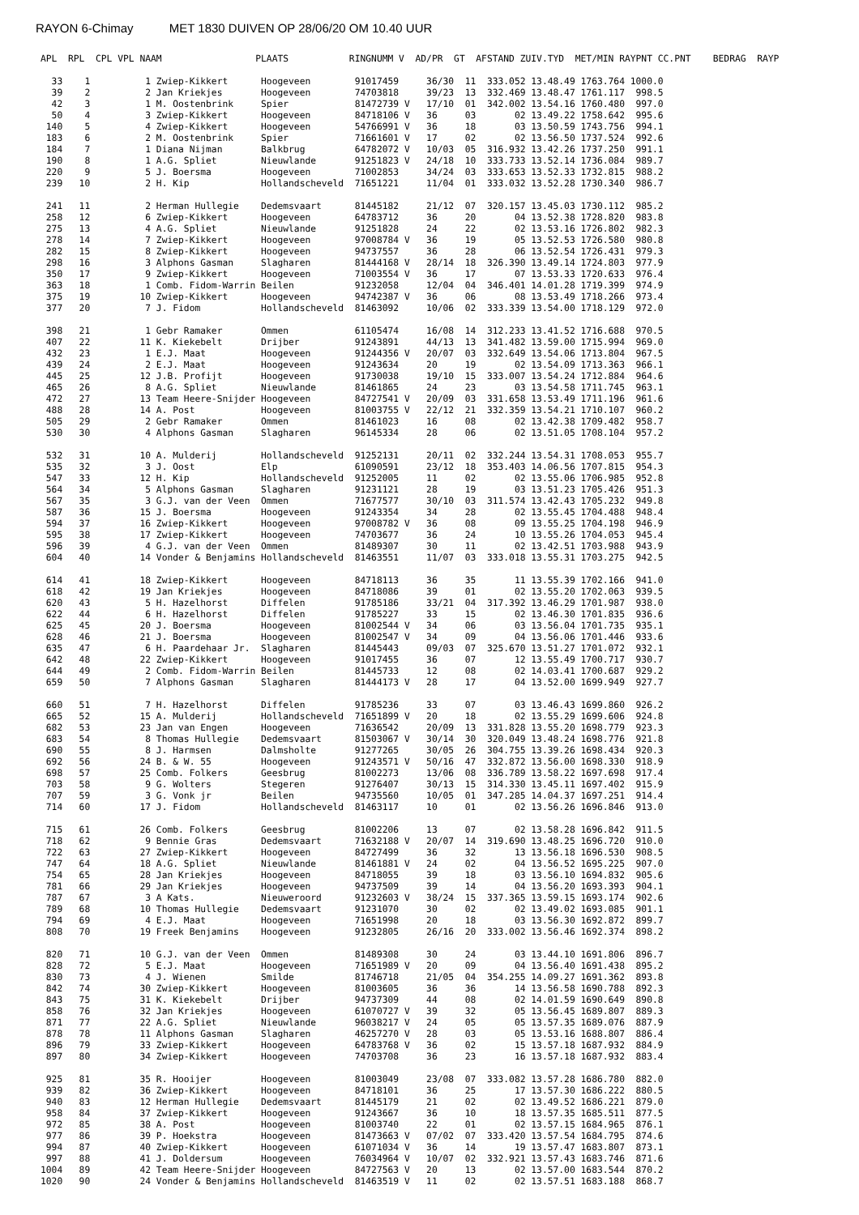RAYON 6-Chimay MET 1830 DUIVEN OP 28/06/20 OM 10.40 UUR
APL  RPL  CPL VPL NAAM                 PLAATS           RINGNUMM V  AD/PR  GT  AFSTAND ZUIV.TYD  MET/MIN RAYPNT CC.PNT    BEDRAG  RAYP

  33    1          1 Zwiep-Kikkert      Hoogeveen        91017459     36/30  11  333.052 13.48.49 1763.764 1000.0
  39    2          2 Jan Kriekjes       Hoogeveen        74703818     39/23  13  332.469 13.48.47 1761.117  998.5
  42    3          1 M. Oostenbrink     Spier            81472739 V   17/10  01  342.002 13.54.16 1760.480  997.0
  50    4          3 Zwiep-Kikkert      Hoogeveen        84718106 V   36     03       02 13.49.22 1758.642  995.6
 140    5          4 Zwiep-Kikkert      Hoogeveen        54766991 V   36     18       03 13.50.59 1743.756  994.1
 183    6          2 M. Oostenbrink     Spier            71661601 V   17     02       02 13.56.50 1737.524  992.6
 184    7          1 Diana Nijman       Balkbrug         64782072 V   10/03  05  316.932 13.42.26 1737.250  991.1
 190    8          1 A.G. Spliet        Nieuwlande       91251823 V   24/18  10  333.733 13.52.14 1736.084  989.7
 220    9          5 J. Boersma         Hoogeveen        71002853     34/24  03  333.653 13.52.33 1732.815  988.2
 239   10          2 H. Kip             Hollandscheveld  71651221     11/04  01  333.032 13.52.28 1730.340  986.7

 241   11          2 Herman Hullegie    Dedemsvaart      81445182     21/12  07  320.157 13.45.03 1730.112  985.2
 258   12          6 Zwiep-Kikkert      Hoogeveen        64783712     36     20       04 13.52.38 1728.820  983.8
 275   13          4 A.G. Spliet        Nieuwlande       91251828     24     22       02 13.53.16 1726.802  982.3
 278   14          7 Zwiep-Kikkert      Hoogeveen        97008784 V   36     19       05 13.52.53 1726.580  980.8
 282   15          8 Zwiep-Kikkert      Hoogeveen        94737557     36     28       06 13.52.54 1726.431  979.3
 298   16          3 Alphons Gasman     Slagharen        81444168 V   28/14  18  326.390 13.49.14 1724.803  977.9
 350   17          9 Zwiep-Kikkert      Hoogeveen        71003554 V   36     17       07 13.53.33 1720.633  976.4
 363   18          1 Comb. Fidom-Warrin Beilen           91232058     12/04  04  346.401 14.01.28 1719.399  974.9
 375   19         10 Zwiep-Kikkert      Hoogeveen        94742387 V   36     06       08 13.53.49 1718.266  973.4
 377   20          7 J. Fidom           Hollandscheveld  81463092     10/06  02  333.339 13.54.00 1718.129  972.0

 398   21          1 Gebr Ramaker       Ommen            61105474     16/08  14  312.233 13.41.52 1716.688  970.5
 407   22         11 K. Kiekebelt       Drijber          91243891     44/13  13  341.482 13.59.00 1715.994  969.0
 432   23          1 E.J. Maat          Hoogeveen        91244356 V   20/07  03  332.649 13.54.06 1713.804  967.5
 439   24          2 E.J. Maat          Hoogeveen        91243634     20     19       02 13.54.09 1713.363  966.1
 445   25         12 J.B. Profijt       Hoogeveen        91730038     19/10  15  333.007 13.54.24 1712.884  964.6
 465   26          8 A.G. Spliet        Nieuwlande       81461865     24     23       03 13.54.58 1711.745  963.1
 472   27         13 Team Heere-Snijder Hoogeveen        84727541 V   20/09  03  331.658 13.53.49 1711.196  961.6
 488   28         14 A. Post            Hoogeveen        81003755 V   22/12  21  332.359 13.54.21 1710.107  960.2
 505   29          2 Gebr Ramaker       Ommen            81461023     16     08       02 13.42.38 1709.482  958.7
 530   30          4 Alphons Gasman     Slagharen        96145334     28     06       02 13.51.05 1708.104  957.2

 532   31         10 A. Mulderij        Hollandscheveld  91252131     20/11  02  332.244 13.54.31 1708.053  955.7
 535   32          3 J. Oost            Elp              61090591     23/12  18  353.403 14.06.56 1707.815  954.3
 547   33         12 H. Kip             Hollandscheveld  91252005     11     02       02 13.55.06 1706.985  952.8
 564   34          5 Alphons Gasman     Slagharen        91231121     28     19       03 13.51.23 1705.426  951.3
 567   35          3 G.J. van der Veen  Ommen            71677577     30/10  03  311.574 13.42.43 1705.232  949.8
 587   36         15 J. Boersma         Hoogeveen        91243354     34     28       02 13.55.45 1704.488  948.4
 594   37         16 Zwiep-Kikkert      Hoogeveen        97008782 V   36     08       09 13.55.25 1704.198  946.9
 595   38         17 Zwiep-Kikkert      Hoogeveen        74703677     36     24       10 13.55.26 1704.053  945.4
 596   39          4 G.J. van der Veen  Ommen            81489307     30     11       02 13.42.51 1703.988  943.9
 604   40         14 Vonder & Benjamins Hollandscheveld  81463551     11/07  03  333.018 13.55.31 1703.275  942.5

 614   41         18 Zwiep-Kikkert      Hoogeveen        84718113     36     35       11 13.55.39 1702.166  941.0
 618   42         19 Jan Kriekjes       Hoogeveen        84718086     39     01       02 13.55.20 1702.063  939.5
 620   43          5 H. Hazelhorst      Diffelen         91785186     33/21  04  317.392 13.46.29 1701.987  938.0
 622   44          6 H. Hazelhorst      Diffelen         91785227     33     15       02 13.46.30 1701.835  936.6
 625   45         20 J. Boersma         Hoogeveen        81002544 V   34     06       03 13.56.04 1701.735  935.1
 628   46         21 J. Boersma         Hoogeveen        81002547 V   34     09       04 13.56.06 1701.446  933.6
 635   47          6 H. Paardehaar Jr.  Slagharen        81445443     09/03  07  325.670 13.51.27 1701.072  932.1
 642   48         22 Zwiep-Kikkert      Hoogeveen        91017455     36     07       12 13.55.49 1700.717  930.7
 644   49          2 Comb. Fidom-Warrin Beilen           81445733     12     08       02 14.03.41 1700.687  929.2
 659   50          7 Alphons Gasman     Slagharen        81444173 V   28     17       04 13.52.00 1699.949  927.7

 660   51          7 H. Hazelhorst      Diffelen         91785236     33     07       03 13.46.43 1699.860  926.2
 665   52         15 A. Mulderij        Hollandscheveld  71651899 V   20     18       02 13.55.29 1699.606  924.8
 682   53         23 Jan van Engen      Hoogeveen        71636542     20/09  13  331.828 13.55.20 1698.779  923.3
 683   54          8 Thomas Hullegie    Dedemsvaart      81503067 V   30/14  30  320.049 13.48.24 1698.776  921.8
 690   55          8 J. Harmsen         Dalmsholte       91277265     30/05  26  304.755 13.39.26 1698.434  920.3
 692   56         24 B. & W. 55         Hoogeveen        91243571 V   50/16  47  332.872 13.56.00 1698.330  918.9
 698   57         25 Comb. Folkers      Geesbrug         81002273     13/06  08  336.789 13.58.22 1697.698  917.4
 703   58          9 G. Wolters         Stegeren         91276407     30/13  15  314.330 13.45.11 1697.402  915.9
 707   59          3 G. Vonk jr         Beilen           94735560     10/05  01  347.285 14.04.37 1697.251  914.4
 714   60         17 J. Fidom           Hollandscheveld  81463117     10     01       02 13.56.26 1696.846  913.0

 715   61         26 Comb. Folkers      Geesbrug         81002206     13     07       02 13.58.28 1696.842  911.5
 718   62          9 Bennie Gras        Dedemsvaart      71632188 V   20/07  14  319.690 13.48.25 1696.720  910.0
 722   63         27 Zwiep-Kikkert      Hoogeveen        84727499     36     32       13 13.56.18 1696.530  908.5
 747   64         18 A.G. Spliet        Nieuwlande       81461881 V   24     02       04 13.56.52 1695.225  907.0
 754   65         28 Jan Kriekjes       Hoogeveen        84718055     39     18       03 13.56.10 1694.832  905.6
 781   66         29 Jan Kriekjes       Hoogeveen        94737509     39     14       04 13.56.20 1693.393  904.1
 787   67          3 A Kats.            Nieuweroord      91232603 V   38/24  15  337.365 13.59.15 1693.174  902.6
 789   68         10 Thomas Hullegie    Dedemsvaart      91231070     30     02       02 13.49.02 1693.085  901.1
 794   69          4 E.J. Maat          Hoogeveen        71651998     20     18       03 13.56.30 1692.872  899.7
 808   70         19 Freek Benjamins    Hoogeveen        91232805     26/16  20  333.002 13.56.46 1692.374  898.2

 820   71         10 G.J. van der Veen  Ommen            81489308     30     24       03 13.44.10 1691.806  896.7
 828   72          5 E.J. Maat          Hoogeveen        71651989 V   20     09       04 13.56.40 1691.438  895.2
 830   73          4 J. Wienen          Smilde           81746718     21/05  04  354.255 14.09.27 1691.362  893.8
 842   74         30 Zwiep-Kikkert      Hoogeveen        81003605     36     36       14 13.56.58 1690.788  892.3
 843   75         31 K. Kiekebelt       Drijber          94737309     44     08       02 14.01.59 1690.649  890.8
 858   76         32 Jan Kriekjes       Hoogeveen        61070727 V   39     32       05 13.56.45 1689.807  889.3
 871   77         22 A.G. Spliet        Nieuwlande       96038217 V   24     05       05 13.57.35 1689.076  887.9
 878   78         11 Alphons Gasman     Slagharen        46257270 V   28     03       05 13.53.16 1688.807  886.4
 896   79         33 Zwiep-Kikkert      Hoogeveen        64783768 V   36     02       15 13.57.18 1687.932  884.9
 897   80         34 Zwiep-Kikkert      Hoogeveen        74703708     36     23       16 13.57.18 1687.932  883.4

 925   81         35 R. Hooijer         Hoogeveen        81003049     23/08  07  333.082 13.57.28 1686.780  882.0
 939   82         36 Zwiep-Kikkert      Hoogeveen        84718101     36     25       17 13.57.30 1686.222  880.5
 940   83         12 Herman Hullegie    Dedemsvaart      81445179     21     02       02 13.49.52 1686.221  879.0
 958   84         37 Zwiep-Kikkert      Hoogeveen        91243667     36     10       18 13.57.35 1685.511  877.5
 972   85         38 A. Post            Hoogeveen        81003740     22     01       02 13.57.15 1684.965  876.1
 977   86         39 P. Hoekstra        Hoogeveen        81473663 V   07/02  07  333.420 13.57.54 1684.795  874.6
 994   87         40 Zwiep-Kikkert      Hoogeveen        61071034 V   36     14       19 13.57.47 1683.807  873.1
 997   88         41 J. Doldersum       Hoogeveen        76034964 V   10/07  02  332.921 13.57.43 1683.746  871.6
1004   89         42 Team Heere-Snijder Hoogeveen        84727563 V   20     13       02 13.57.00 1683.544  870.2
1020   90         24 Vonder & Benjamins Hollandscheveld  81463519 V   11     02       02 13.57.51 1683.188  868.7